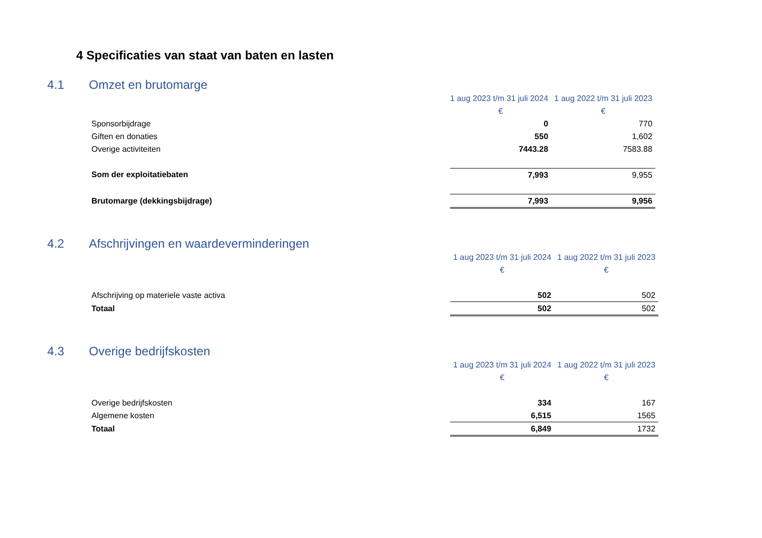4 Specificaties van staat van baten en lasten
4.1 Omzet en brutomarge
| | 1 aug 2023 t/m 31 juli 2024 | 1 aug 2022 t/m 31 juli 2023 |
| --- | --- | --- |
| | € | € |
| Sponsorbijdrage | 0 | 770 |
| Giften en donaties | 550 | 1,602 |
| Overige activiteiten | 7443.28 | 7583.88 |
| Som der exploitatiebaten | 7,993 | 9,955 |
| Brutomarge (dekkingsbijdrage) | 7,993 | 9,956 |
4.2 Afschrijvingen en waardeverminderingen
| | 1 aug 2023 t/m 31 juli 2024 | 1 aug 2022 t/m 31 juli 2023 |
| --- | --- | --- |
| | € | € |
| Afschrijving op materiele vaste activa | 502 | 502 |
| Totaal | 502 | 502 |
4.3 Overige bedrijfskosten
| | 1 aug 2023 t/m 31 juli 2024 | 1 aug 2022 t/m 31 juli 2023 |
| --- | --- | --- |
| | € | € |
| Overige bedrijfskosten | 334 | 167 |
| Algemene kosten | 6,515 | 1565 |
| Totaal | 6,849 | 1732 |